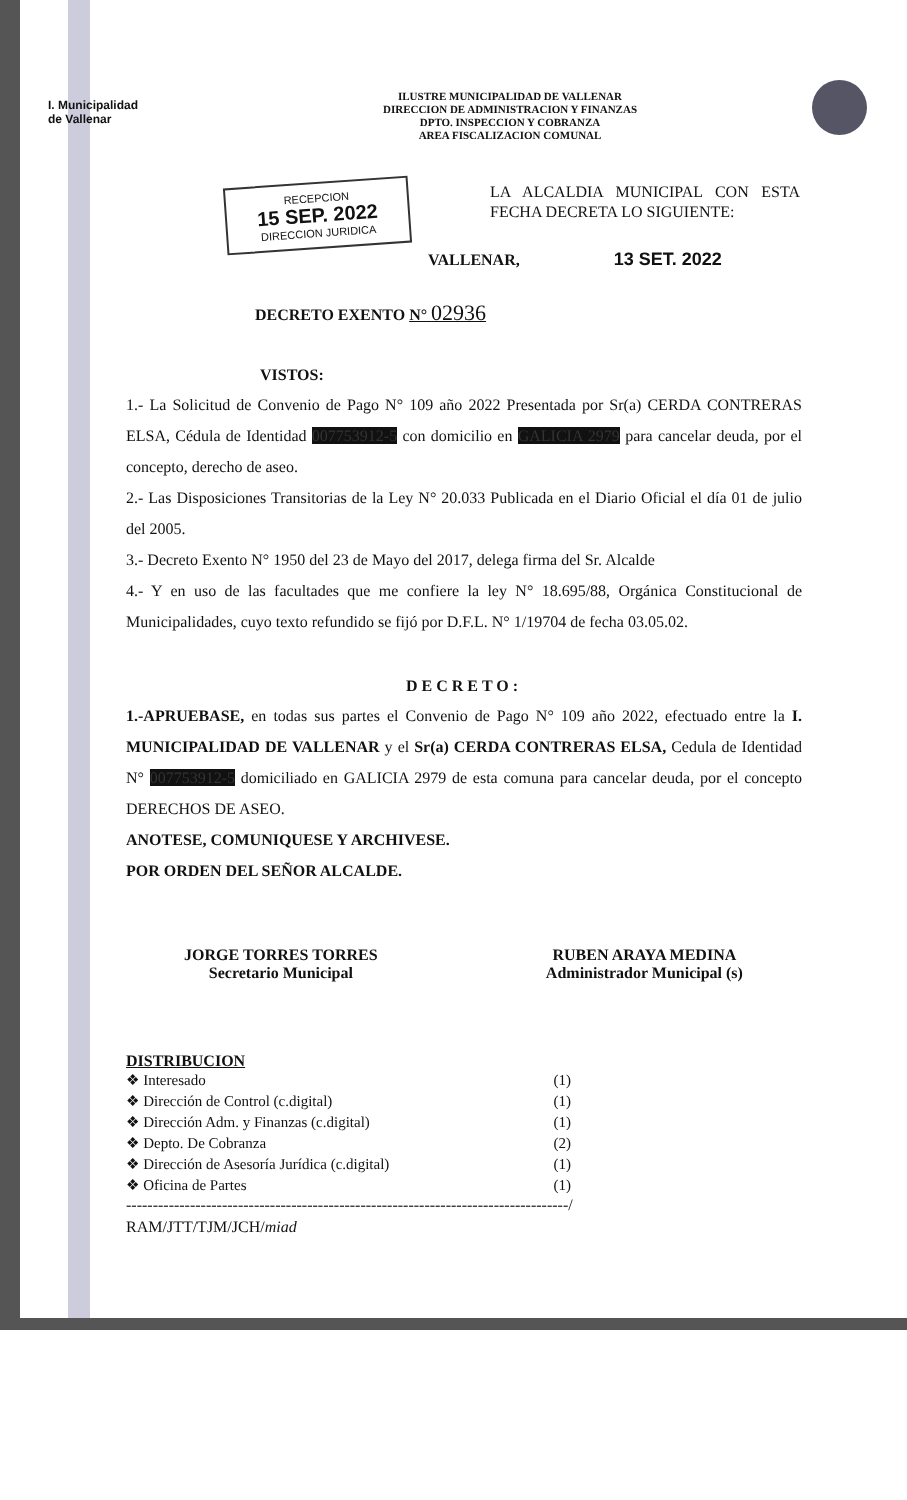I. Municipalidad
de Vallenar
ILUSTRE MUNICIPALIDAD DE VALLENAR
DIRECCION DE ADMINISTRACION Y FINANZAS
DPTO. INSPECCION Y COBRANZA
AREA FISCALIZACION COMUNAL
RECEPCION
15 SEP. 2022
DIRECCION JURIDICA
LA ALCALDIA MUNICIPAL CON ESTA FECHA DECRETA LO SIGUIENTE:
VALLENAR, 13 SET. 2022
DECRETO EXENTO N° 02936
VISTOS:
1.- La Solicitud de Convenio de Pago N° 109 año 2022 Presentada por Sr(a) CERDA CONTRERAS ELSA, Cédula de Identidad 007753912-5 con domicilio en GALICIA 2979 para cancelar deuda, por el concepto, derecho de aseo.
2.- Las Disposiciones Transitorias de la Ley N° 20.033 Publicada en el Diario Oficial el día 01 de julio del 2005.
3.- Decreto Exento N° 1950 del 23 de Mayo del 2017, delega firma del Sr. Alcalde
4.- Y en uso de las facultades que me confiere la ley N° 18.695/88, Orgánica Constitucional de Municipalidades, cuyo texto refundido se fijó por D.F.L. N° 1/19704 de fecha 03.05.02.
DECRETO:
1.-APRUEBASE, en todas sus partes el Convenio de Pago N° 109 año 2022, efectuado entre la I. MUNICIPALIDAD DE VALLENAR y el Sr(a) CERDA CONTRERAS ELSA, Cedula de Identidad N° 007753912-5 domiciliado en GALICIA 2979 de esta comuna para cancelar deuda, por el concepto DERECHOS DE ASEO.
ANOTESE, COMUNIQUESE Y ARCHIVESE.
POR ORDEN DEL SEÑOR ALCALDE.
JORGE TORRES TORRES
Secretario Municipal
RUBEN ARAYA MEDINA
Administrador Municipal (s)
DISTRIBUCION
❖ Interesado (1)
❖ Dirección de Control (c.digital) (1)
❖ Dirección Adm. y Finanzas (c.digital) (1)
❖ Depto. De Cobranza (2)
❖ Dirección de Asesoría Jurídica (c.digital) (1)
❖ Oficina de Partes (1)
-----------------------------------------------------------------------------------/
RAM/JTT/TJM/JCH/miad